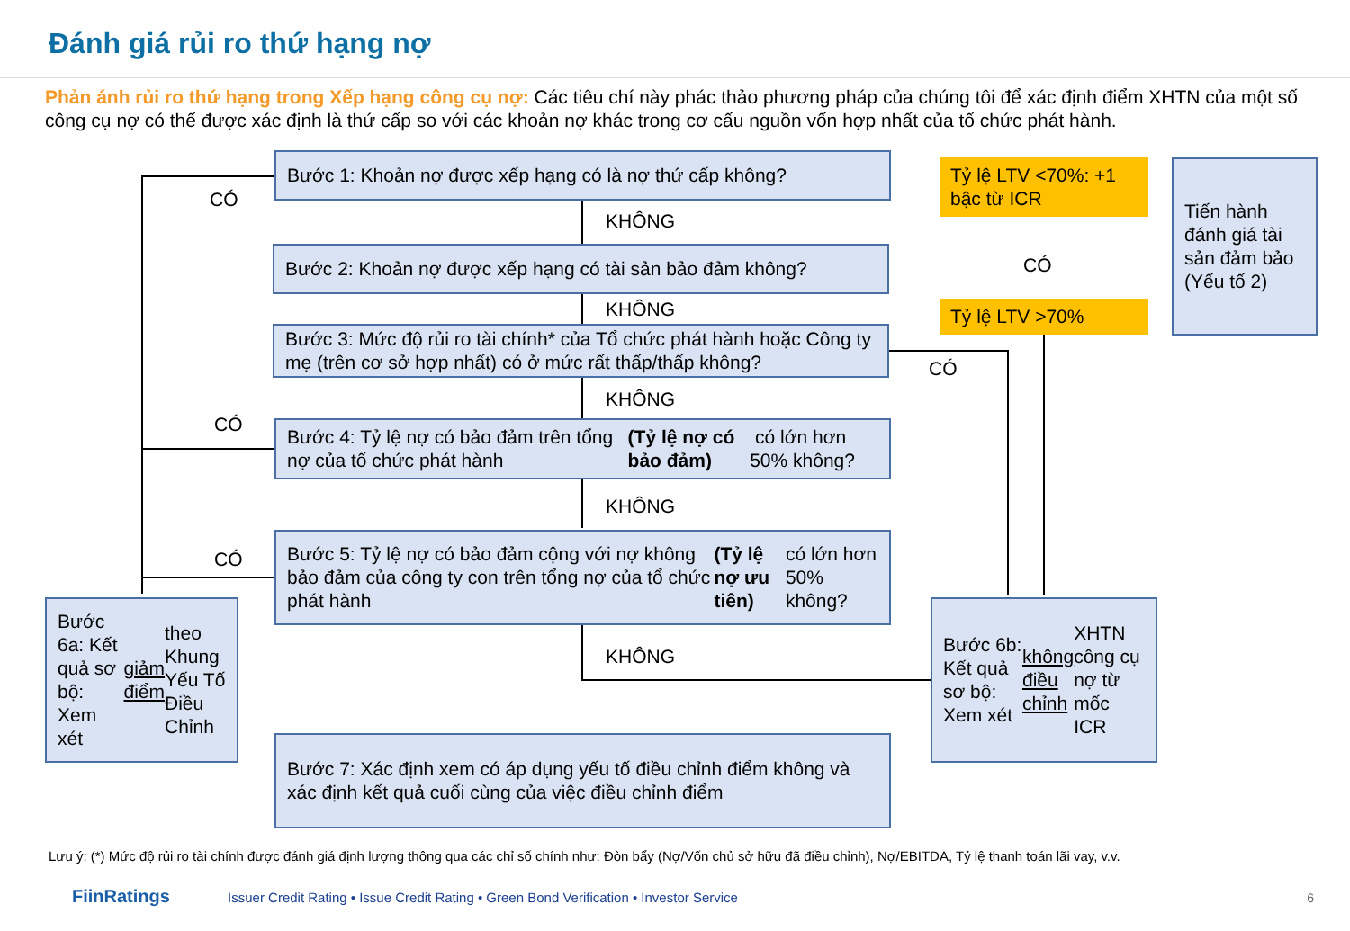Đánh giá rủi ro thứ hạng nợ
Phản ánh rủi ro thứ hạng trong Xếp hạng công cụ nợ: Các tiêu chí này phác thảo phương pháp của chúng tôi để xác định điểm XHTN của một số công cụ nợ có thể được xác định là thứ cấp so với các khoản nợ khác trong cơ cấu nguồn vốn hợp nhất của tổ chức phát hành.
Bước 1: Khoản nợ được xếp hạng có là nợ thứ cấp không?
CÓ
KHÔNG
Bước 2: Khoản nợ được xếp hạng có tài sản bảo đảm không?
KHÔNG
Bước 3: Mức độ rủi ro tài chính* của Tổ chức phát hành hoặc Công ty mẹ (trên cơ sở hợp nhất) có ở mức rất thấp/thấp không?
CÓ
KHÔNG
CÓ
Bước 4: Tỷ lệ nợ có bảo đảm trên tổng nợ của tổ chức phát hành (Tỷ lệ nợ có bảo đảm) có lớn hơn 50% không?
KHÔNG
CÓ
Bước 5: Tỷ lệ nợ có bảo đảm cộng với nợ không bảo đảm của công ty con trên tổng nợ của tổ chức phát hành (Tỷ lệ nợ ưu tiên) có lớn hơn 50% không?
KHÔNG
Bước 6a: Kết quả sơ bộ: Xem xét giảm điểm theo Khung Yếu Tố Điều Chỉnh
Bước 7: Xác định xem có áp dụng yếu tố điều chỉnh điểm không và xác định kết quả cuối cùng của việc điều chỉnh điểm
Tỷ lệ LTV <70%: +1 bậc từ ICR
CÓ
Tỷ lệ LTV >70%
Tiến hành đánh giá tài sản đảm bảo (Yếu tố 2)
Bước 6b: Kết quả sơ bộ: Xem xét không điều chỉnh XHTN công cụ nợ từ mốc ICR
Lưu ý: (*) Mức độ rủi ro tài chính được đánh giá định lượng thông qua các chỉ số chính như: Đòn bẩy (Nợ/Vốn chủ sở hữu đã điều chỉnh), Nợ/EBITDA, Tỷ lệ thanh toán lãi vay, v.v.
FiinRatings Issuer Credit Rating • Issue Credit Rating • Green Bond Verification • Investor Service
6